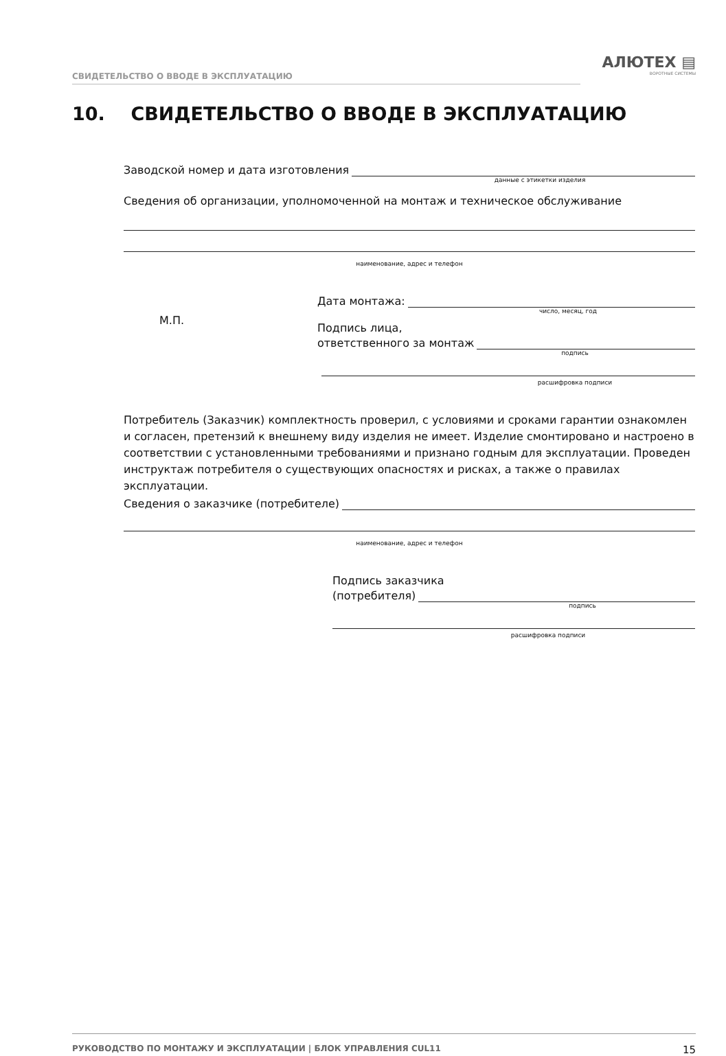СВИДЕТЕЛЬСТВО О ВВОДЕ В ЭКСПЛУАТАЦИЮ
АЛЮТЕХ ▤
ВОРОТНЫЕ СИСТЕМЫ
10. СВИДЕТЕЛЬСТВО О ВВОДЕ В ЭКСПЛУАТАЦИЮ
Заводской номер и дата изготовления
данные с этикетки изделия
Сведения об организации, уполномоченной на монтаж и техническое обслуживание
наименование, адрес и телефон
М.П.
Дата монтажа:
число, месяц, год
Подпись лица,
ответственного за монтаж
подпись
расшифровка подписи
Потребитель (Заказчик) комплектность проверил, с условиями и сроками гарантии ознакомлен и согласен, претензий к внешнему виду изделия не имеет. Изделие смонтировано и настроено в соответствии с установленными требованиями и признано годным для эксплуатации. Проведен инструктаж потребителя о существующих опасностях и рисках, а также о правилах эксплуатации.
Сведения о заказчике (потребителе)
наименование, адрес и телефон
Подпись заказчика
(потребителя)
подпись
расшифровка подписи
РУКОВОДСТВО ПО МОНТАЖУ И ЭКСПЛУАТАЦИИ | БЛОК УПРАВЛЕНИЯ CUL11 15